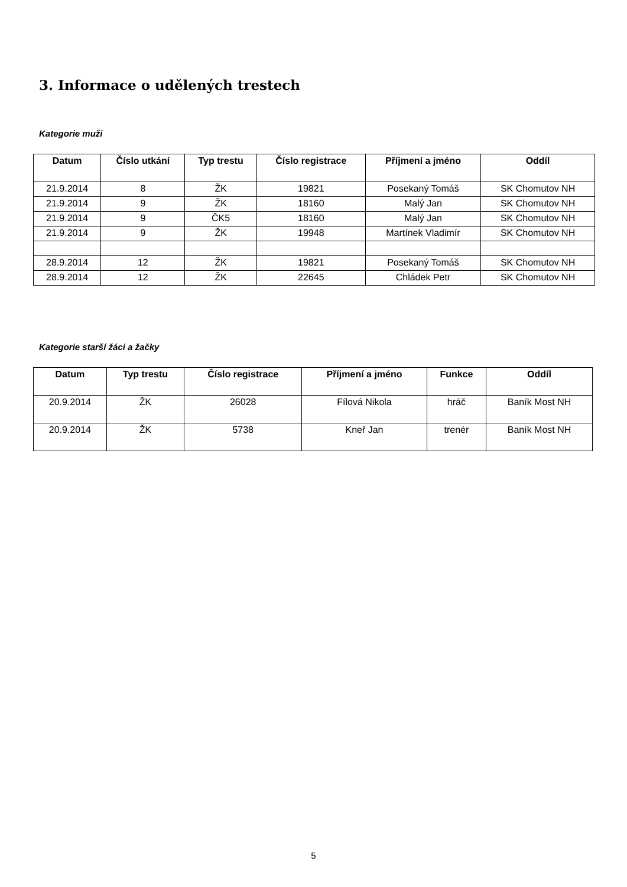3. Informace o udělených trestech
Kategorie muži
| Datum | Číslo utkání | Typ trestu | Číslo registrace | Příjmení a jméno | Oddíl |
| --- | --- | --- | --- | --- | --- |
| 21.9.2014 | 8 | ŽK | 19821 | Posekaný Tomáš | SK Chomutov NH |
| 21.9.2014 | 9 | ŽK | 18160 | Malý Jan | SK Chomutov NH |
| 21.9.2014 | 9 | ČK5 | 18160 | Malý Jan | SK Chomutov NH |
| 21.9.2014 | 9 | ŽK | 19948 | Martínek Vladimír | SK Chomutov NH |
| 28.9.2014 | 12 | ŽK | 19821 | Posekaný Tomáš | SK Chomutov NH |
| 28.9.2014 | 12 | ŽK | 22645 | Chládek Petr | SK Chomutov NH |
Kategorie starší žáci a žačky
| Datum | Typ trestu | Číslo registrace | Příjmení a jméno | Funkce | Oddíl |
| --- | --- | --- | --- | --- | --- |
| 20.9.2014 | ŽK | 26028 | Fílová Nikola | hráč | Baník Most NH |
| 20.9.2014 | ŽK | 5738 | Kneř Jan | trenér | Baník Most NH |
5